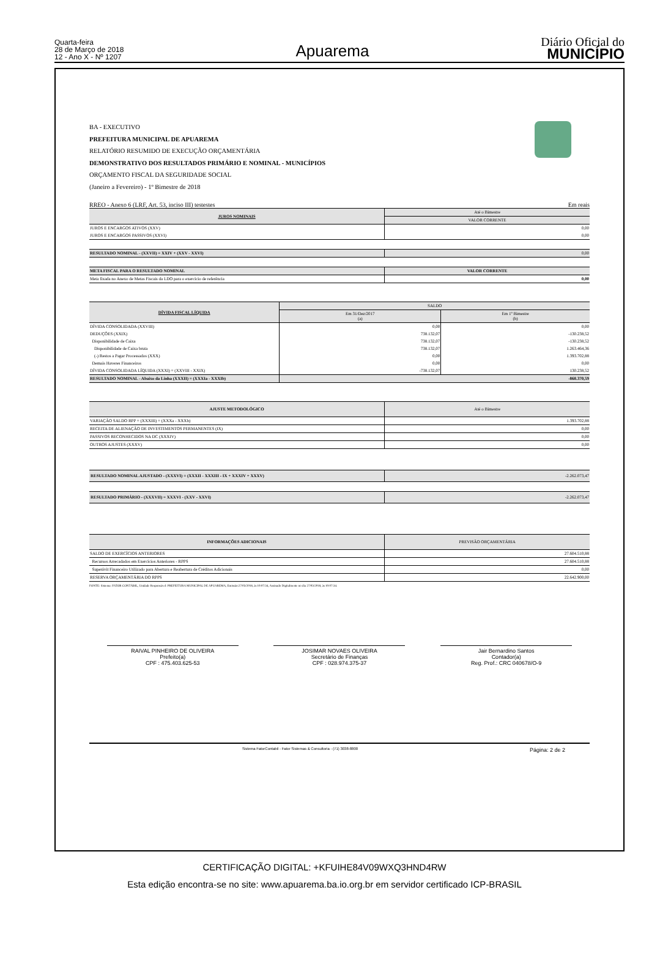Quarta-feira
28 de Março de 2018
12 - Ano X - Nº 1207
Apuarema
Diário Oficial do
MUNICÍPIO
BA - EXECUTIVO
PREFEITURA MUNICIPAL DE APUAREMA
RELATÓRIO RESUMIDO DE EXECUÇÃO ORÇAMENTÁRIA
DEMONSTRATIVO DOS RESULTADOS PRIMÁRIO E NOMINAL - MUNICÍPIOS
ORÇAMENTO FISCAL DA SEGURIDADE SOCIAL
(Janeiro a Fevereiro) - 1º Bimestre de 2018
RREO - Anexo 6 (LRF, Art. 53, inciso III) testestes Em reais
| JUROS NOMINAIS | Até o Bimestre |
| | VALOR CORRENTE |
| JUROS E ENCARGOS ATIVOS (XXV) | 0,00 |
| JUROS E ENCARGOS PASSIVOS (XXVI) | 0,00 |
| RESULTADO NOMINAL - (XXVII) = XXIV + (XXV - XXVI) | 0,00 |
| META FISCAL PARA O RESULTADO NOMINAL | VALOR CORRENTE |
| Meta fixada no Anexo de Metas Fiscais da LDO para o exercício de referência | 0,00 |
| DÍVIDA FISCAL LÍQUIDA | SALDO | |
| | Em 31/Dez/2017 (a) | Em 1º Bimestre (b) |
| DÍVIDA CONSOLIDADA (XXVIII) | 0,00 | 0,00 |
| DEDUÇÕES (XXIX) | 738.132,07 | -130.238,52 |
| Disponibilidade de Caixa | 738.132,07 | -130.238,52 |
| Disponibilidade de Caixa bruta | 738.132,07 | 1.263.464,36 |
| (-) Restos a Pagar Processados (XXX) | 0,00 | 1.393.702,88 |
| Demais Haveres Financeiros | 0,00 | 0,00 |
| DÍVIDA CONSOLIDADA LÍQUIDA (XXXI) = (XXVIII - XXIX) | -738.132,07 | 130.238,52 |
| RESULTADO NOMINAL - Abaixo da Linha (XXXII) = (XXXIa - XXXIb) | -868.370,59 | |
| AJUSTE METODOLÓGICO | Até o Bimestre |
| VARIAÇÃO SALDO RPP = (XXXIII) = (XXXa - XXXb) | 1.393.702,88 |
| RECEITA DE ALIENAÇÃO DE INVESTIMENTOS PERMANENTES (IX) | 0,00 |
| PASSIVOS RECONHECIDOS NA DC (XXXIV) | 0,00 |
| OUTROS AJUSTES (XXXV) | 0,00 |
| RESULTADO NOMINAL AJUSTADO - (XXXVI) = (XXXII - XXXIII - IX + XXXIV + XXXV) | -2.262.073,47 |
| RESULTADO PRIMÁRIO - (XXXVII) = XXXVI - (XXV - XXVI) | -2.262.073,47 |
| INFORMAÇÕES ADICIONAIS | PREVISÃO ORÇAMENTÁRIA |
| SALDO DE EXERCÍCIOS ANTERIORES | 27.604.510,88 |
| Recursos Arrecadados em Exercícios Anteriores - RPPS | 27.604.510,88 |
| Superávit Financeiro Utilizado para Abertura e Reabertura de Créditos Adicionais | 0,00 |
| RESERVA ORÇAMENTÁRIA DO RPPS | 22.642.900,00 |
FONTE: Sistema: FATOR CONTÁBIL, Unidade Responsável: PREFEITURA MUNICIPAL DE APUAREMA, Emissão:27/03/2018, às 10:07:34, Assinado Digitalmente no dia 27/03/2018, às 10:07:34.
RAIVAL PINHEIRO DE OLIVEIRA
Prefeito(a)
CPF : 475.403.625-53
JOSIMAR NOVAES OLIVEIRA
Secretário de Finanças
CPF : 028.974.375-37
Jair Bernardino Santos
Contador(a)
Reg. Prof.: CRC 040678/O-9
Sistema FatorContabil - Fator Sistemas & Consultoria - (71) 3038-8800 Página: 2 de 2
CERTIFICAÇÃO DIGITAL: +KFUIHE84V09WXQ3HND4RW
Esta edição encontra-se no site: www.apuarema.ba.io.org.br em servidor certificado ICP-BRASIL